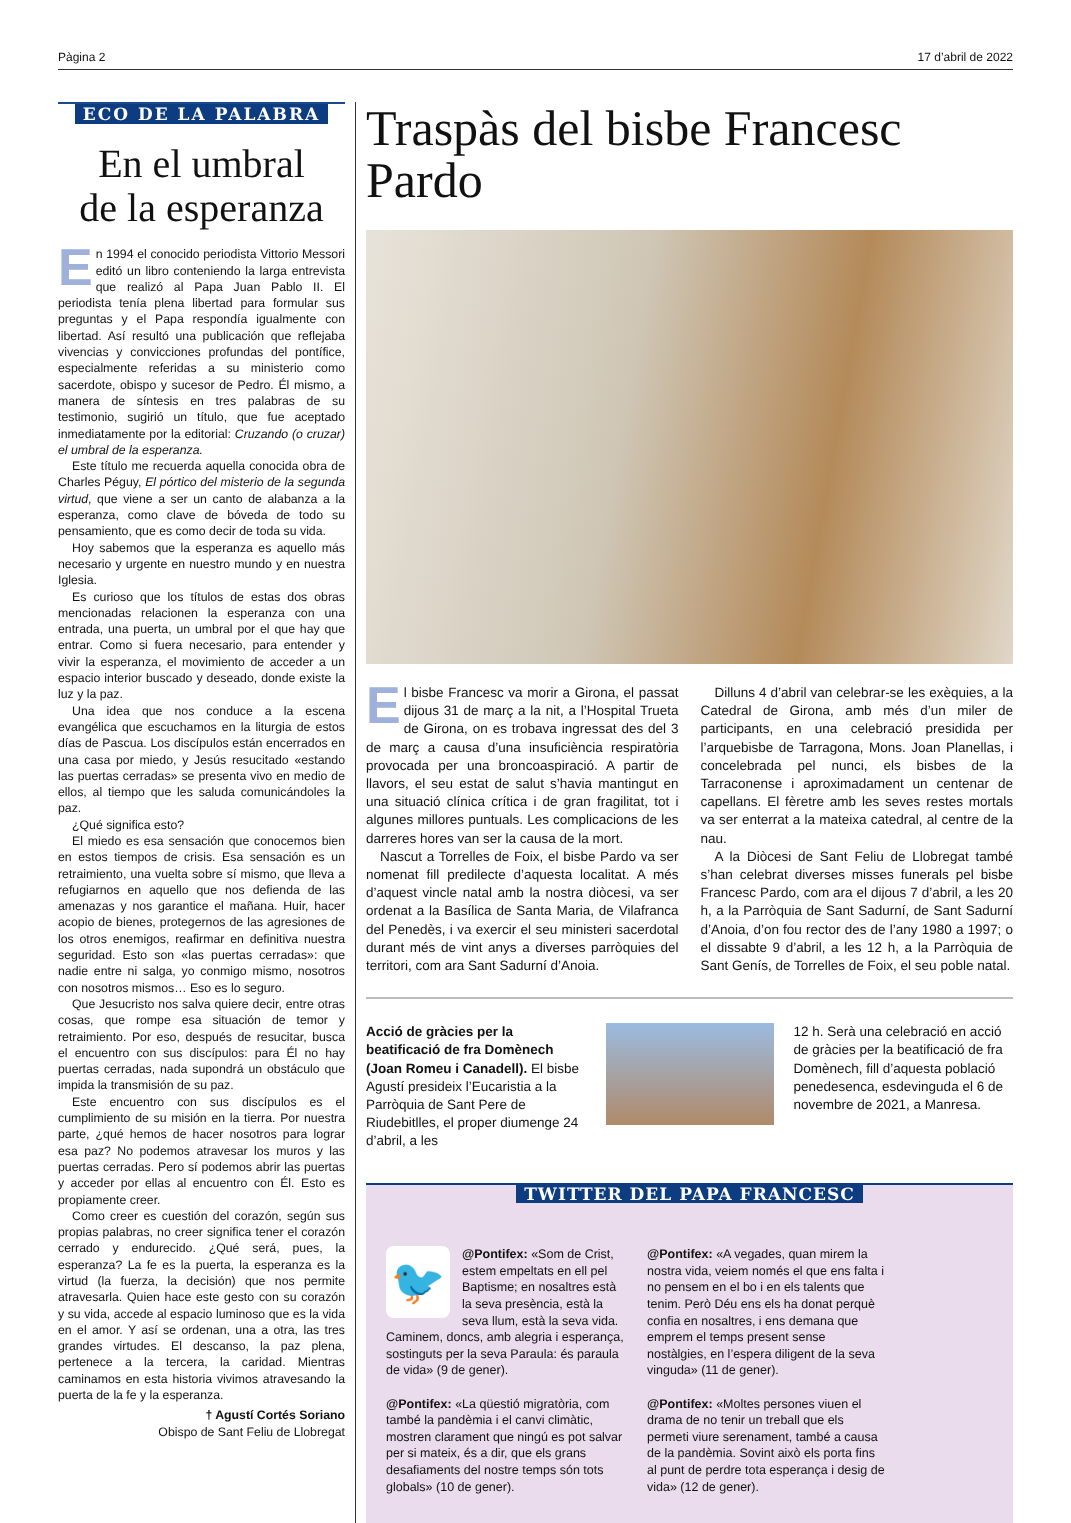Pàgina 2 17 d’abril de 2022
ECO DE LA PALABRA
En el umbral
de la esperanza
En 1994 el conocido periodista Vittorio Messori editó un libro conteniendo la larga entrevista que realizó al Papa Juan Pablo II. El periodista tenía plena libertad para formular sus preguntas y el Papa respondía igualmente con libertad. Así resultó una publicación que reflejaba vivencias y convicciones profundas del pontífice, especialmente referidas a su ministerio como sacerdote, obispo y sucesor de Pedro. Él mismo, a manera de síntesis en tres palabras de su testimonio, sugirió un título, que fue aceptado inmediatamente por la editorial: Cruzando (o cruzar) el umbral de la esperanza.
Este título me recuerda aquella conocida obra de Charles Péguy, El pórtico del misterio de la segunda virtud, que viene a ser un canto de alabanza a la esperanza, como clave de bóveda de todo su pensamiento, que es como decir de toda su vida.
Hoy sabemos que la esperanza es aquello más necesario y urgente en nuestro mundo y en nuestra Iglesia.
Es curioso que los títulos de estas dos obras mencionadas relacionen la esperanza con una entrada, una puerta, un umbral por el que hay que entrar. Como si fuera necesario, para entender y vivir la esperanza, el movimiento de acceder a un espacio interior buscado y deseado, donde existe la luz y la paz.
Una idea que nos conduce a la escena evangélica que escuchamos en la liturgia de estos días de Pascua. Los discípulos están encerrados en una casa por miedo, y Jesús resucitado «estando las puertas cerradas» se presenta vivo en medio de ellos, al tiempo que les saluda comunicándoles la paz.
¿Qué significa esto?
El miedo es esa sensación que conocemos bien en estos tiempos de crisis. Esa sensación es un retraimiento, una vuelta sobre sí mismo, que lleva a refugiarnos en aquello que nos defienda de las amenazas y nos garantice el mañana. Huir, hacer acopio de bienes, protegernos de las agresiones de los otros enemigos, reafirmar en definitiva nuestra seguridad. Esto son «las puertas cerradas»: que nadie entre ni salga, yo conmigo mismo, nosotros con nosotros mismos… Eso es lo seguro.
Que Jesucristo nos salva quiere decir, entre otras cosas, que rompe esa situación de temor y retraimiento. Por eso, después de resucitar, busca el encuentro con sus discípulos: para Él no hay puertas cerradas, nada supondrá un obstáculo que impida la transmisión de su paz.
Este encuentro con sus discípulos es el cumplimiento de su misión en la tierra. Por nuestra parte, ¿qué hemos de hacer nosotros para lograr esa paz? No podemos atravesar los muros y las puertas cerradas. Pero sí podemos abrir las puertas y acceder por ellas al encuentro con Él. Esto es propiamente creer.
Como creer es cuestión del corazón, según sus propias palabras, no creer significa tener el corazón cerrado y endurecido. ¿Qué será, pues, la esperanza? La fe es la puerta, la esperanza es la virtud (la fuerza, la decisión) que nos permite atravesarla. Quien hace este gesto con su corazón y su vida, accede al espacio luminoso que es la vida en el amor. Y así se ordenan, una a otra, las tres grandes virtudes. El descanso, la paz plena, pertenece a la tercera, la caridad. Mientras caminamos en esta historia vivimos atravesando la puerta de la fe y la esperanza.
† Agustí Cortés Soriano
Obispo de Sant Feliu de Llobregat
Traspàs del bisbe Francesc Pardo
El bisbe Francesc va morir a Girona, el passat dijous 31 de març a la nit, a l’Hospital Trueta de Girona, on es trobava ingressat des del 3 de març a causa d’una insuficiència respiratòria provocada per una broncoaspiració. A partir de llavors, el seu estat de salut s’havia mantingut en una situació clínica crítica i de gran fragilitat, tot i algunes millores puntuals. Les complicacions de les darreres hores van ser la causa de la mort.
Nascut a Torrelles de Foix, el bisbe Pardo va ser nomenat fill predilecte d’aquesta localitat. A més d’aquest vincle natal amb la nostra diòcesi, va ser ordenat a la Basílica de Santa Maria, de Vilafranca del Penedès, i va exercir el seu ministeri sacerdotal durant més de vint anys a diverses parròquies del territori, com ara Sant Sadurní d’Anoia.
Dilluns 4 d’abril van celebrar-se les exèquies, a la Catedral de Girona, amb més d’un miler de participants, en una celebració presidida per l’arquebisbe de Tarragona, Mons. Joan Planellas, i concelebrada pel nunci, els bisbes de la Tarraconense i aproximadament un centenar de capellans. El fèretre amb les seves restes mortals va ser enterrat a la mateixa catedral, al centre de la nau.
A la Diòcesi de Sant Feliu de Llobregat també s’han celebrat diverses misses funerals pel bisbe Francesc Pardo, com ara el dijous 7 d’abril, a les 20 h, a la Parròquia de Sant Sadurní, de Sant Sadurní d’Anoia, d’on fou rector des de l’any 1980 a 1997; o el dissabte 9 d’abril, a les 12 h, a la Parròquia de Sant Genís, de Torrelles de Foix, el seu poble natal.
Acció de gràcies per la beatificació de fra Domènech (Joan Romeu i Canadell). El bisbe Agustí presideix l’Eucaristia a la Parròquia de Sant Pere de Riudebitlles, el proper diumenge 24 d’abril, a les
12 h. Serà una celebració en acció de gràcies per la beatificació de fra Domènech, fill d’aquesta població penedesenca, esdevinguda el 6 de novembre de 2021, a Manresa.
TWITTER DEL PAPA FRANCESC
🐦
@Pontifex: «Som de Crist, estem empeltats en ell pel Baptisme; en nosaltres està la seva presència, està la seva llum, està la seva vida. Caminem, doncs, amb alegria i esperança, sostinguts per la seva Paraula: és paraula de vida» (9 de gener).
@Pontifex: «La qüestió migratòria, com també la pandèmia i el canvi climàtic, mostren clarament que ningú es pot salvar per si mateix, és a dir, que els grans desafiaments del nostre temps són tots globals» (10 de gener).
@Pontifex: «A vegades, quan mirem la nostra vida, veiem només el que ens falta i no pensem en el bo i en els talents que tenim. Però Déu ens els ha donat perquè confia en nosaltres, i ens demana que emprem el temps present sense nostàlgies, en l’espera diligent de la seva vinguda» (11 de gener).
@Pontifex: «Moltes persones viuen el drama de no tenir un treball que els permeti viure serenament, també a causa de la pandèmia. Sovint això els porta fins al punt de perdre tota esperança i desig de vida» (12 de gener).